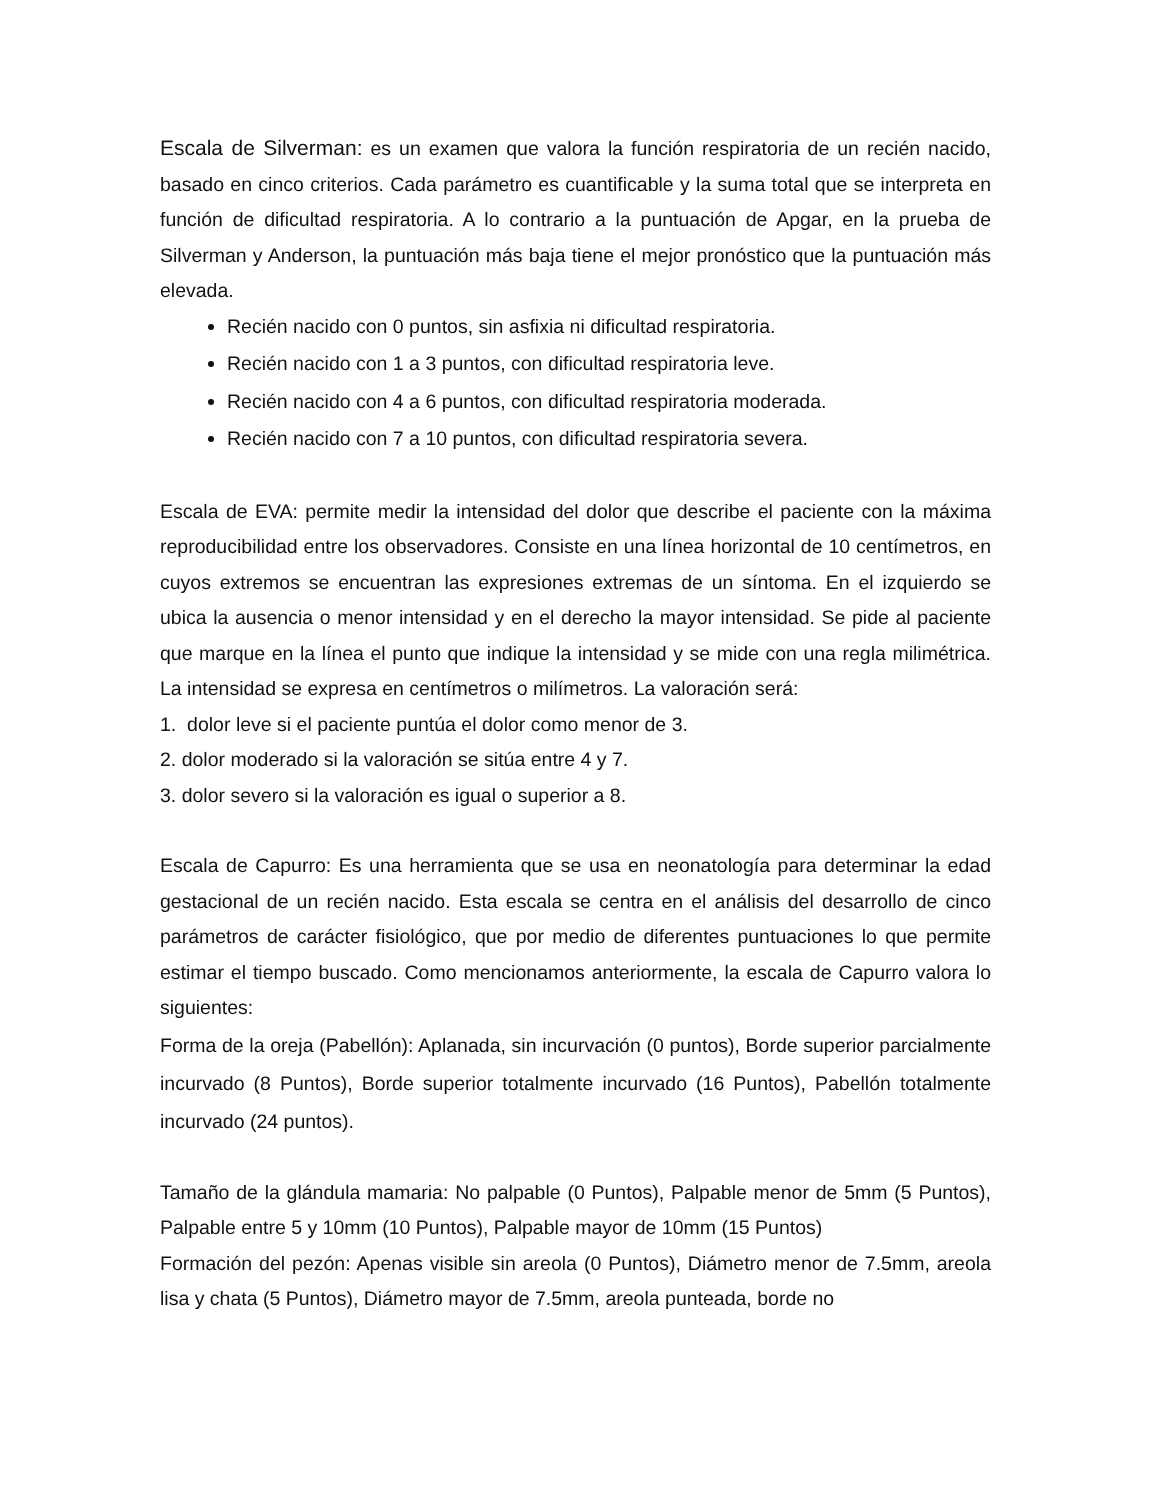Escala de Silverman: es un examen que valora la función respiratoria de un recién nacido, basado en cinco criterios. Cada parámetro es cuantificable y la suma total que se interpreta en función de dificultad respiratoria. A lo contrario a la puntuación de Apgar, en la prueba de Silverman y Anderson, la puntuación más baja tiene el mejor pronóstico que la puntuación más elevada.
Recién nacido con 0 puntos, sin asfixia ni dificultad respiratoria.
Recién nacido con 1 a 3 puntos, con dificultad respiratoria leve.
Recién nacido con 4 a 6 puntos, con dificultad respiratoria moderada.
Recién nacido con 7 a 10 puntos, con dificultad respiratoria severa.
Escala de EVA: permite medir la intensidad del dolor que describe el paciente con la máxima reproducibilidad entre los observadores. Consiste en una línea horizontal de 10 centímetros, en cuyos extremos se encuentran las expresiones extremas de un síntoma. En el izquierdo se ubica la ausencia o menor intensidad y en el derecho la mayor intensidad. Se pide al paciente que marque en la línea el punto que indique la intensidad y se mide con una regla milimétrica. La intensidad se expresa en centímetros o milímetros. La valoración será:
1. dolor leve si el paciente puntúa el dolor como menor de 3.
2. dolor moderado si la valoración se sitúa entre 4 y 7.
3. dolor severo si la valoración es igual o superior a 8.
Escala de Capurro: Es una herramienta que se usa en neonatología para determinar la edad gestacional de un recién nacido. Esta escala se centra en el análisis del desarrollo de cinco parámetros de carácter fisiológico, que por medio de diferentes puntuaciones lo que permite estimar el tiempo buscado. Como mencionamos anteriormente, la escala de Capurro valora lo siguientes:
Forma de la oreja (Pabellón): Aplanada, sin incurvación (0 puntos), Borde superior parcialmente incurvado (8 Puntos), Borde superior totalmente incurvado (16 Puntos), Pabellón totalmente incurvado (24 puntos).
Tamaño de la glándula mamaria: No palpable (0 Puntos), Palpable menor de 5mm (5 Puntos), Palpable entre 5 y 10mm (10 Puntos), Palpable mayor de 10mm (15 Puntos)
Formación del pezón: Apenas visible sin areola (0 Puntos), Diámetro menor de 7.5mm, areola lisa y chata (5 Puntos), Diámetro mayor de 7.5mm, areola punteada, borde no